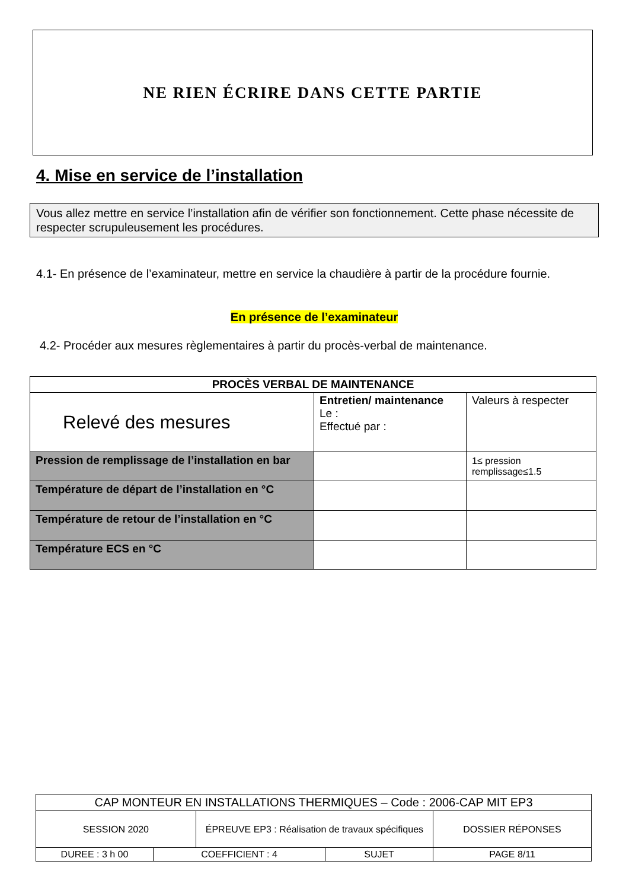NE RIEN ÉCRIRE DANS CETTE PARTIE
4. Mise en service de l’installation
Vous allez mettre en service l’installation afin de vérifier son fonctionnement. Cette phase nécessite de respecter scrupuleusement les procédures.
4.1- En présence de l’examinateur, mettre en service la chaudière à partir de la procédure fournie.
En présence de l’examinateur
4.2- Procéder aux mesures règlementaires à partir du procès-verbal de maintenance.
| PROCÈS VERBAL DE MAINTENANCE | | |
| --- | --- | --- |
| Relevé des mesures | Entretien/ maintenance Le : Effectué par : | Valeurs à respecter |
| Pression de remplissage de l’installation en bar | | 1≤ pression remplissage≤1.5 |
| Température de départ de l’installation en °C | | |
| Température de retour de l’installation en °C | | |
| Température ECS en °C | | |
| CAP MONTEUR EN INSTALLATIONS THERMIQUES – Code : 2006-CAP MIT EP3 | | | | |
| SESSION 2020 | | ÉPREUVE EP3 : Réalisation de travaux spécifiques | | DOSSIER RÉPONSES |
| DUREE : 3 h 00 | COEFFICIENT : 4 | | SUJET | PAGE 8/11 |